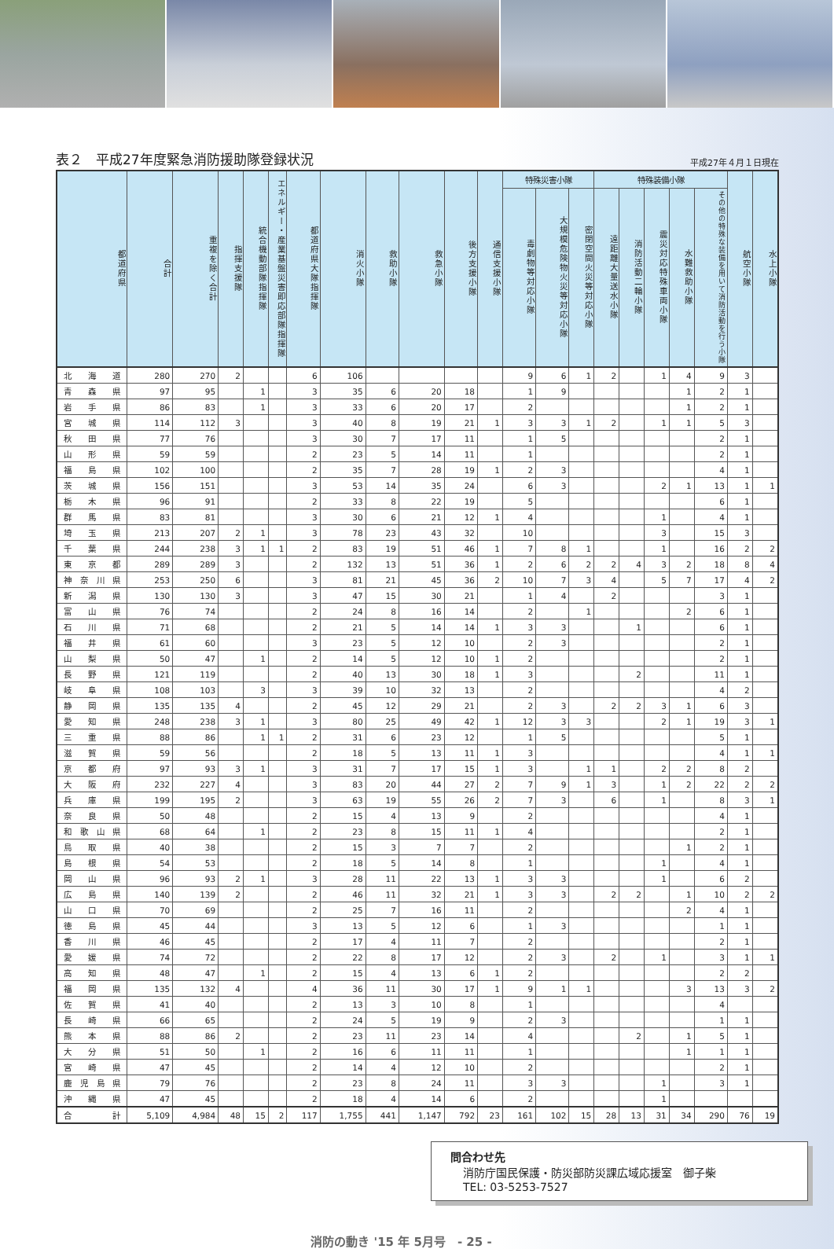表２　平成27年度緊急消防援助隊登録状況
平成27年４月１日現在
| 都道府県 | 合計 | 重複を除く合計 | 指揮支援隊 | 統合機動部隊指揮隊 | エネルギー・産業基盤災害即応部隊指揮隊 | 都道府県大隊指揮隊 | 消火小隊 | 救助小隊 | 救急小隊 | 後方支援小隊 | 通信支援小隊 | 特殊災害小隊 | | | 特殊装備小隊 | | | | | 航空小隊 | 水上小隊 |
| --- | --- | --- | --- | --- | --- | --- | --- | --- | --- | --- | --- | --- | --- | --- | --- | --- | --- | --- | --- | --- | --- |
| | | | | | | | | | | | | 毒劇物等対応小隊 | 大規模危険物火災等対応小隊 | 密閉空間火災等対応小隊 | 遠距離大量送水小隊 | 消防活動二輪小隊 | 震災対応特殊車両小隊 | 水難救助小隊 | その他の特殊な装備を用いて消防活動を行う小隊 | | |
| 北海道 | 280 | 270 | 2 | | | 6 | 106 | | | | | 9 | 6 | 1 | 2 | | 1 | 4 | 9 | 3 | |
| 青森県 | 97 | 95 | | 1 | | 3 | 35 | 6 | 20 | 18 | | 1 | 9 | | | | | 1 | 2 | 1 | |
| 岩手県 | 86 | 83 | | 1 | | 3 | 33 | 6 | 20 | 17 | | 2 | | | | | | 1 | 2 | 1 | |
| 宮城県 | 114 | 112 | 3 | | | 3 | 40 | 8 | 19 | 21 | 1 | 3 | 3 | 1 | 2 | | 1 | 1 | 5 | 3 | |
| 秋田県 | 77 | 76 | | | | 3 | 30 | 7 | 17 | 11 | | 1 | 5 | | | | | | 2 | 1 | |
| 山形県 | 59 | 59 | | | | 2 | 23 | 5 | 14 | 11 | | 1 | | | | | | | 2 | 1 | |
| 福島県 | 102 | 100 | | | | 2 | 35 | 7 | 28 | 19 | 1 | 2 | 3 | | | | | | 4 | 1 | |
| 茨城県 | 156 | 151 | | | | 3 | 53 | 14 | 35 | 24 | | 6 | 3 | | | | 2 | 1 | 13 | 1 | 1 |
| 栃木県 | 96 | 91 | | | | 2 | 33 | 8 | 22 | 19 | | 5 | | | | | | | 6 | 1 | |
| 群馬県 | 83 | 81 | | | | 3 | 30 | 6 | 21 | 12 | 1 | 4 | | | | | 1 | | 4 | 1 | |
| 埼玉県 | 213 | 207 | 2 | 1 | | 3 | 78 | 23 | 43 | 32 | | 10 | | | | | 3 | | 15 | 3 | |
| 千葉県 | 244 | 238 | 3 | 1 | 1 | 2 | 83 | 19 | 51 | 46 | 1 | 7 | 8 | 1 | | | 1 | | 16 | 2 | 2 |
| 東京都 | 289 | 289 | 3 | | | 2 | 132 | 13 | 51 | 36 | 1 | 2 | 6 | 2 | 2 | 4 | 3 | 2 | 18 | 8 | 4 |
| 神奈川県 | 253 | 250 | 6 | | | 3 | 81 | 21 | 45 | 36 | 2 | 10 | 7 | 3 | 4 | | 5 | 7 | 17 | 4 | 2 |
| 新潟県 | 130 | 130 | 3 | | | 3 | 47 | 15 | 30 | 21 | | 1 | 4 | | 2 | | | | 3 | 1 | |
| 富山県 | 76 | 74 | | | | 2 | 24 | 8 | 16 | 14 | | 2 | | 1 | | | | 2 | 6 | 1 | |
| 石川県 | 71 | 68 | | | | 2 | 21 | 5 | 14 | 14 | 1 | 3 | 3 | | | 1 | | | 6 | 1 | |
| 福井県 | 61 | 60 | | | | 3 | 23 | 5 | 12 | 10 | | 2 | 3 | | | | | | 2 | 1 | |
| 山梨県 | 50 | 47 | | 1 | | 2 | 14 | 5 | 12 | 10 | 1 | 2 | | | | | | | 2 | 1 | |
| 長野県 | 121 | 119 | | | | 2 | 40 | 13 | 30 | 18 | 1 | 3 | | | | 2 | | | 11 | 1 | |
| 岐阜県 | 108 | 103 | | 3 | | 3 | 39 | 10 | 32 | 13 | | 2 | | | | | | | 4 | 2 | |
| 静岡県 | 135 | 135 | 4 | | | 2 | 45 | 12 | 29 | 21 | | 2 | 3 | | 2 | 2 | 3 | 1 | 6 | 3 | |
| 愛知県 | 248 | 238 | 3 | 1 | | 3 | 80 | 25 | 49 | 42 | 1 | 12 | 3 | 3 | | | 2 | 1 | 19 | 3 | 1 |
| 三重県 | 88 | 86 | | 1 | 1 | 2 | 31 | 6 | 23 | 12 | | 1 | 5 | | | | | | 5 | 1 | |
| 滋賀県 | 59 | 56 | | | | 2 | 18 | 5 | 13 | 11 | 1 | 3 | | | | | | | 4 | 1 | 1 |
| 京都府 | 97 | 93 | 3 | 1 | | 3 | 31 | 7 | 17 | 15 | 1 | 3 | | 1 | 1 | | 2 | 2 | 8 | 2 | |
| 大阪府 | 232 | 227 | 4 | | | 3 | 83 | 20 | 44 | 27 | 2 | 7 | 9 | 1 | 3 | | 1 | 2 | 22 | 2 | 2 |
| 兵庫県 | 199 | 195 | 2 | | | 3 | 63 | 19 | 55 | 26 | 2 | 7 | 3 | | 6 | | 1 | | 8 | 3 | 1 |
| 奈良県 | 50 | 48 | | | | 2 | 15 | 4 | 13 | 9 | | 2 | | | | | | | 4 | 1 | |
| 和歌山県 | 68 | 64 | | 1 | | 2 | 23 | 8 | 15 | 11 | 1 | 4 | | | | | | | 2 | 1 | |
| 鳥取県 | 40 | 38 | | | | 2 | 15 | 3 | 7 | 7 | | 2 | | | | | | 1 | 2 | 1 | |
| 島根県 | 54 | 53 | | | | 2 | 18 | 5 | 14 | 8 | | 1 | | | | | 1 | | 4 | 1 | |
| 岡山県 | 96 | 93 | 2 | 1 | | 3 | 28 | 11 | 22 | 13 | 1 | 3 | 3 | | | | 1 | | 6 | 2 | |
| 広島県 | 140 | 139 | 2 | | | 2 | 46 | 11 | 32 | 21 | 1 | 3 | 3 | | 2 | 2 | | 1 | 10 | 2 | 2 |
| 山口県 | 70 | 69 | | | | 2 | 25 | 7 | 16 | 11 | | 2 | | | | | | 2 | 4 | 1 | |
| 徳島県 | 45 | 44 | | | | 3 | 13 | 5 | 12 | 6 | | 1 | 3 | | | | | | 1 | 1 | |
| 香川県 | 46 | 45 | | | | 2 | 17 | 4 | 11 | 7 | | 2 | | | | | | | 2 | 1 | |
| 愛媛県 | 74 | 72 | | | | 2 | 22 | 8 | 17 | 12 | | 2 | 3 | | 2 | | 1 | | 3 | 1 | 1 |
| 高知県 | 48 | 47 | | 1 | | 2 | 15 | 4 | 13 | 6 | 1 | 2 | | | | | | | 2 | 2 | |
| 福岡県 | 135 | 132 | 4 | | | 4 | 36 | 11 | 30 | 17 | 1 | 9 | 1 | 1 | | | | 3 | 13 | 3 | 2 |
| 佐賀県 | 41 | 40 | | | | 2 | 13 | 3 | 10 | 8 | | 1 | | | | | | | 4 | | |
| 長崎県 | 66 | 65 | | | | 2 | 24 | 5 | 19 | 9 | | 2 | 3 | | | | | | 1 | 1 | |
| 熊本県 | 88 | 86 | 2 | | | 2 | 23 | 11 | 23 | 14 | | 4 | | | | 2 | | 1 | 5 | 1 | |
| 大分県 | 51 | 50 | | 1 | | 2 | 16 | 6 | 11 | 11 | | 1 | | | | | | 1 | 1 | 1 | |
| 宮崎県 | 47 | 45 | | | | 2 | 14 | 4 | 12 | 10 | | 2 | | | | | | | 2 | 1 | |
| 鹿児島県 | 79 | 76 | | | | 2 | 23 | 8 | 24 | 11 | | 3 | 3 | | | | 1 | | 3 | 1 | |
| 沖縄県 | 47 | 45 | | | | 2 | 18 | 4 | 14 | 6 | | 2 | | | | | 1 | | | | |
| 合計 | 5,109 | 4,984 | 48 | 15 | 2 | 117 | 1,755 | 441 | 1,147 | 792 | 23 | 161 | 102 | 15 | 28 | 13 | 31 | 34 | 290 | 76 | 19 |
問合わせ先
消防庁国民保護・防災部防災課広域応援室　御子柴
TEL: 03-5253-7527
消防の動き '15 年 5月号　- 25 -